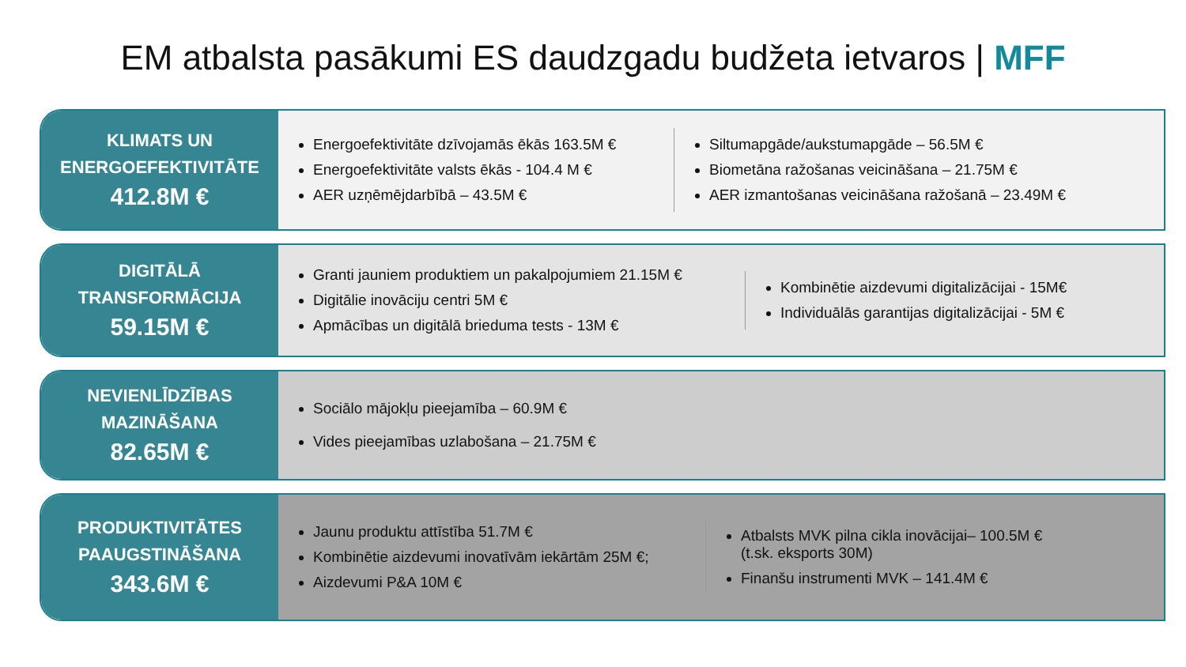EM atbalsta pasākumi ES daudzgadu budžeta ietvaros | MFF
KLIMATS UN
ENERGOEFEKTIVITĀTE
412.8M €
Energoefektivitāte dzīvojamās ēkās 163.5M €
Energoefektivitāte valsts ēkās - 104.4 M €
AER uzņēmējdarbībā – 43.5M €
Siltumapgāde/aukstumapgāde – 56.5M €
Biometāna ražošanas veicināšana – 21.75M €
AER izmantošanas veicināšana ražošanā – 23.49M €
DIGITĀLĀ
TRANSFORMĀCIJA
59.15M €
Granti jauniem produktiem un pakalpojumiem 21.15M €
Digitālie inovāciju centri 5M €
Apmācības un digitālā brieduma tests - 13M €
Kombinētie aizdevumi digitalizācijai - 15M€
Individuālās garantijas digitalizācijai - 5M €
NEVIENLĪDZĪBAS
MAZINĀŠANA
82.65M €
Sociālo mājokļu pieejamība – 60.9M €
Vides pieejamības uzlabošana – 21.75M €
PRODUKTIVITĀTES
PAAUGSTINĀŠANA
343.6M €
Jaunu produktu attīstība 51.7M €
Kombinētie aizdevumi inovatīvām iekārtām 25M €;
Aizdevumi P&A 10M €
Atbalsts MVK pilna cikla inovācijai– 100.5M €
(t.sk. eksports 30M)
Finanšu instrumenti MVK – 141.4M €